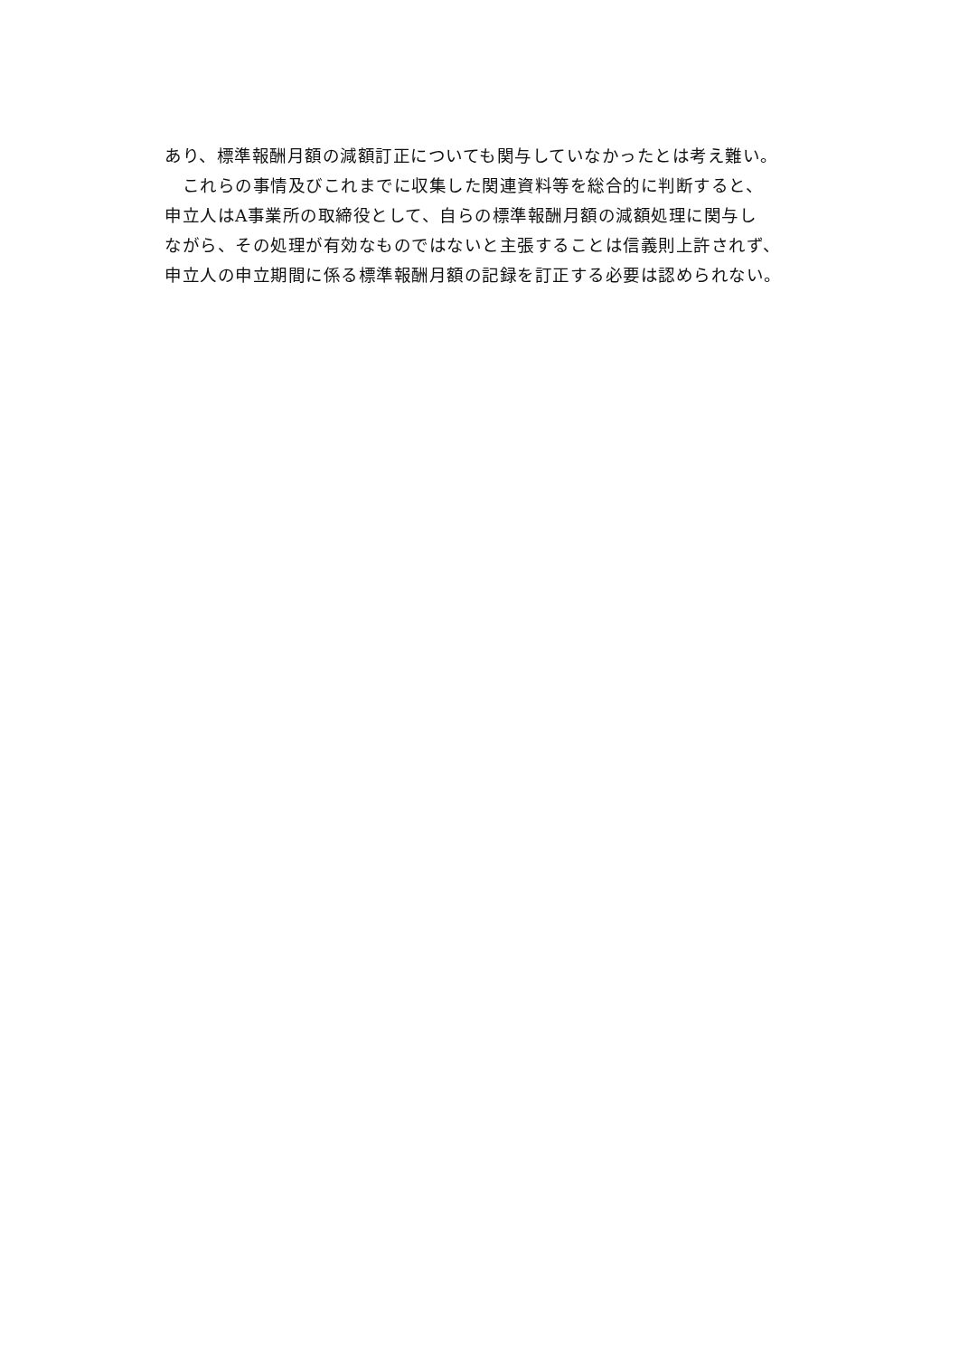あり、標準報酬月額の減額訂正についても関与していなかったとは考え難い。
　これらの事情及びこれまでに収集した関連資料等を総合的に判断すると、
申立人はA事業所の取締役として、自らの標準報酬月額の減額処理に関与し
ながら、その処理が有効なものではないと主張することは信義則上許されず、
申立人の申立期間に係る標準報酬月額の記録を訂正する必要は認められない。